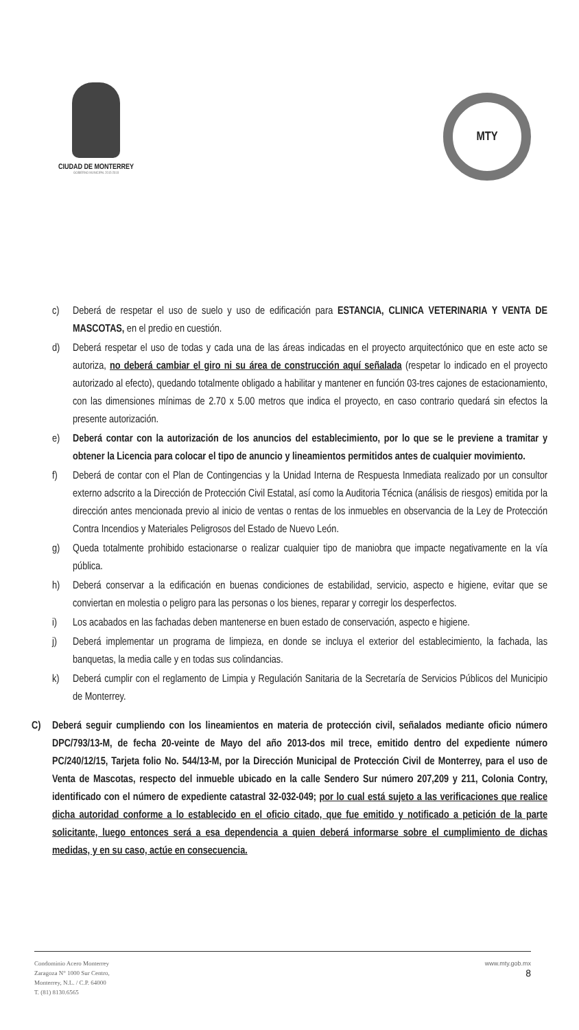CIUDAD DE MONTERREY
GOBIERNO MUNICIPAL 2015-2018
MTY
c) Deberá de respetar el uso de suelo y uso de edificación para ESTANCIA, CLINICA VETERINARIA Y VENTA DE MASCOTAS, en el predio en cuestión.
d) Deberá respetar el uso de todas y cada una de las áreas indicadas en el proyecto arquitectónico que en este acto se autoriza, no deberá cambiar el giro ni su área de construcción aquí señalada (respetar lo indicado en el proyecto autorizado al efecto), quedando totalmente obligado a habilitar y mantener en función 03-tres cajones de estacionamiento, con las dimensiones mínimas de 2.70 x 5.00 metros que indica el proyecto, en caso contrario quedará sin efectos la presente autorización.
e) Deberá contar con la autorización de los anuncios del establecimiento, por lo que se le previene a tramitar y obtener la Licencia para colocar el tipo de anuncio y lineamientos permitidos antes de cualquier movimiento.
f) Deberá de contar con el Plan de Contingencias y la Unidad Interna de Respuesta Inmediata realizado por un consultor externo adscrito a la Dirección de Protección Civil Estatal, así como la Auditoria Técnica (análisis de riesgos) emitida por la dirección antes mencionada previo al inicio de ventas o rentas de los inmuebles en observancia de la Ley de Protección Contra Incendios y Materiales Peligrosos del Estado de Nuevo León.
g) Queda totalmente prohibido estacionarse o realizar cualquier tipo de maniobra que impacte negativamente en la vía pública.
h) Deberá conservar a la edificación en buenas condiciones de estabilidad, servicio, aspecto e higiene, evitar que se conviertan en molestia o peligro para las personas o los bienes, reparar y corregir los desperfectos.
i) Los acabados en las fachadas deben mantenerse en buen estado de conservación, aspecto e higiene.
j) Deberá implementar un programa de limpieza, en donde se incluya el exterior del establecimiento, la fachada, las banquetas, la media calle y en todas sus colindancias.
k) Deberá cumplir con el reglamento de Limpia y Regulación Sanitaria de la Secretaría de Servicios Públicos del Municipio de Monterrey.
C) Deberá seguir cumpliendo con los lineamientos en materia de protección civil, señalados mediante oficio número DPC/793/13-M, de fecha 20-veinte de Mayo del año 2013-dos mil trece, emitido dentro del expediente número PC/240/12/15, Tarjeta folio No. 544/13-M, por la Dirección Municipal de Protección Civil de Monterrey, para el uso de Venta de Mascotas, respecto del inmueble ubicado en la calle Sendero Sur número 207,209 y 211, Colonia Contry, identificado con el número de expediente catastral 32-032-049; por lo cual está sujeto a las verificaciones que realice dicha autoridad conforme a lo establecido en el oficio citado, que fue emitido y notificado a petición de la parte solicitante, luego entonces será a esa dependencia a quien deberá informarse sobre el cumplimiento de dichas medidas, y en su caso, actúe en consecuencia.
Condominio Acero Monterrey
Zaragoza N° 1000 Sur Centro,
Monterrey, N.L. / C.P. 64000
T. (81) 8130.6565
www.mty.gob.mx
8